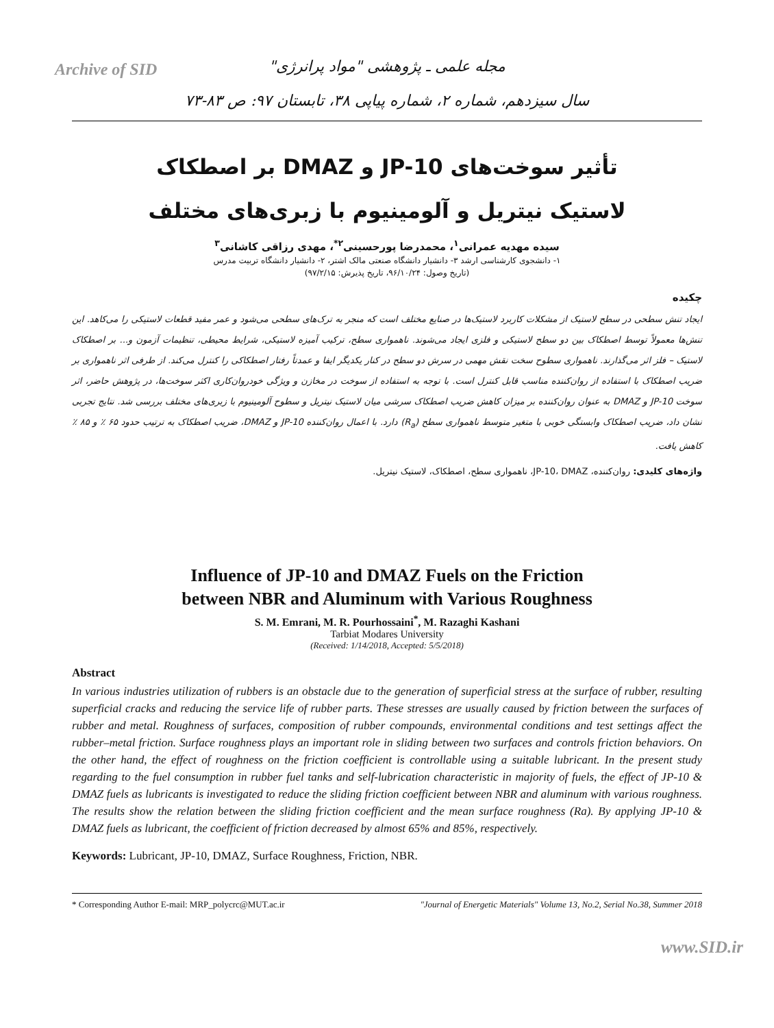Archive of SID
مجله علمی ـ پژوهشی "مواد پرانرژی"
سال سیزدهم، شماره ۲، شماره پیاپی ۳۸، تابستان ۹۷: ص ۸۳-۷۳
تأثیر سوخت‌های JP-10 و DMAZ بر اصطکاک
لاستیک نیتریل و آلومینیوم با زبری‌های مختلف
سیده مهدیه عمرانی<sup>۱</sup>، محمدرضا پورحسینی<sup>۲*</sup>، مهدی رزاقی کاشانی<sup>۳</sup>
۱- دانشجوی کارشناسی ارشد ۳- دانشیار دانشگاه صنعتی مالک اشتر، ۲- دانشیار دانشگاه تربیت مدرس
(تاریخ وصول: ۹۶/۱۰/۲۴، تاریخ پذیرش: ۹۷/۲/۱۵)
چکیده
ایجاد تنش سطحی در سطح لاستیک از مشکلات کاربرد لاستیک‌ها در صنایع مختلف است که منجر به ترک‌های سطحی می‌شود و عمر مفید قطعات لاستیکی را می‌کاهد. این تنش‌ها معمولاً توسط اصطکاک بین دو سطح لاستیکی و فلزی ایجاد می‌شوند. ناهمواری سطح، ترکیب آمیزه لاستیکی، شرایط محیطی، تنظیمات آزمون و... بر اصطکاک لاستیک – فلز اثر می‌گذارند. ناهمواری سطوح سخت نقش مهمی در سرش دو سطح در کنار یکدیگر ایفا و عمدتاً رفتار اصطکاکی را کنترل می‌کند. از طرفی اثر ناهمواری بر ضریب اصطکاک با استفاده از روان‌کننده مناسب قابل کنترل است. با توجه به استفاده از سوخت در مخازن و ویژگی خودروان‌کاری اکثر سوخت‌ها، در پژوهش حاضر، اثر سوخت JP-10 و DMAZ به عنوان روان‌کننده بر میزان کاهش ضریب اصطکاک سرشی میان لاستیک نیتریل و سطوح آلومینیوم با زبری‌های مختلف بررسی شد. نتایج تجربی نشان داد، ضریب اصطکاک وابستگی خوبی با متغیر متوسط ناهمواری سطح (R<sub>a</sub>) دارد. با اعمال روان‌کننده JP-10 و DMAZ، ضریب اصطکاک به ترتیب حدود ۶۵ ٪ و ۸۵ ٪ کاهش یافت.
واژه‌های کلیدی: روان‌کننده، JP-10، DMAZ، ناهمواری سطح، اصطکاک، لاستیک نیتریل.
Influence of JP-10 and DMAZ Fuels on the Friction
between NBR and Aluminum with Various Roughness
S. M. Emrani, M. R. Pourhossaini<sup>*</sup>, M. Razaghi Kashani
Tarbiat Modares University
(Received: 1/14/2018, Accepted: 5/5/2018)
Abstract
In various industries utilization of rubbers is an obstacle due to the generation of superficial stress at the surface of rubber, resulting superficial cracks and reducing the service life of rubber parts. These stresses are usually caused by friction between the surfaces of rubber and metal. Roughness of surfaces, composition of rubber compounds, environmental conditions and test settings affect the rubber–metal friction. Surface roughness plays an important role in sliding between two surfaces and controls friction behaviors. On the other hand, the effect of roughness on the friction coefficient is controllable using a suitable lubricant. In the present study regarding to the fuel consumption in rubber fuel tanks and self-lubrication characteristic in majority of fuels, the effect of JP-10 & DMAZ fuels as lubricants is investigated to reduce the sliding friction coefficient between NBR and aluminum with various roughness. The results show the relation between the sliding friction coefficient and the mean surface roughness (Ra). By applying JP-10 & DMAZ fuels as lubricant, the coefficient of friction decreased by almost 65% and 85%, respectively.
Keywords: Lubricant, JP-10, DMAZ, Surface Roughness, Friction, NBR.
* Corresponding Author E-mail: MRP_polycrc@MUT.ac.ir "Journal of Energetic Materials" Volume 13, No.2, Serial No.38, Summer 2018
www.SID.ir